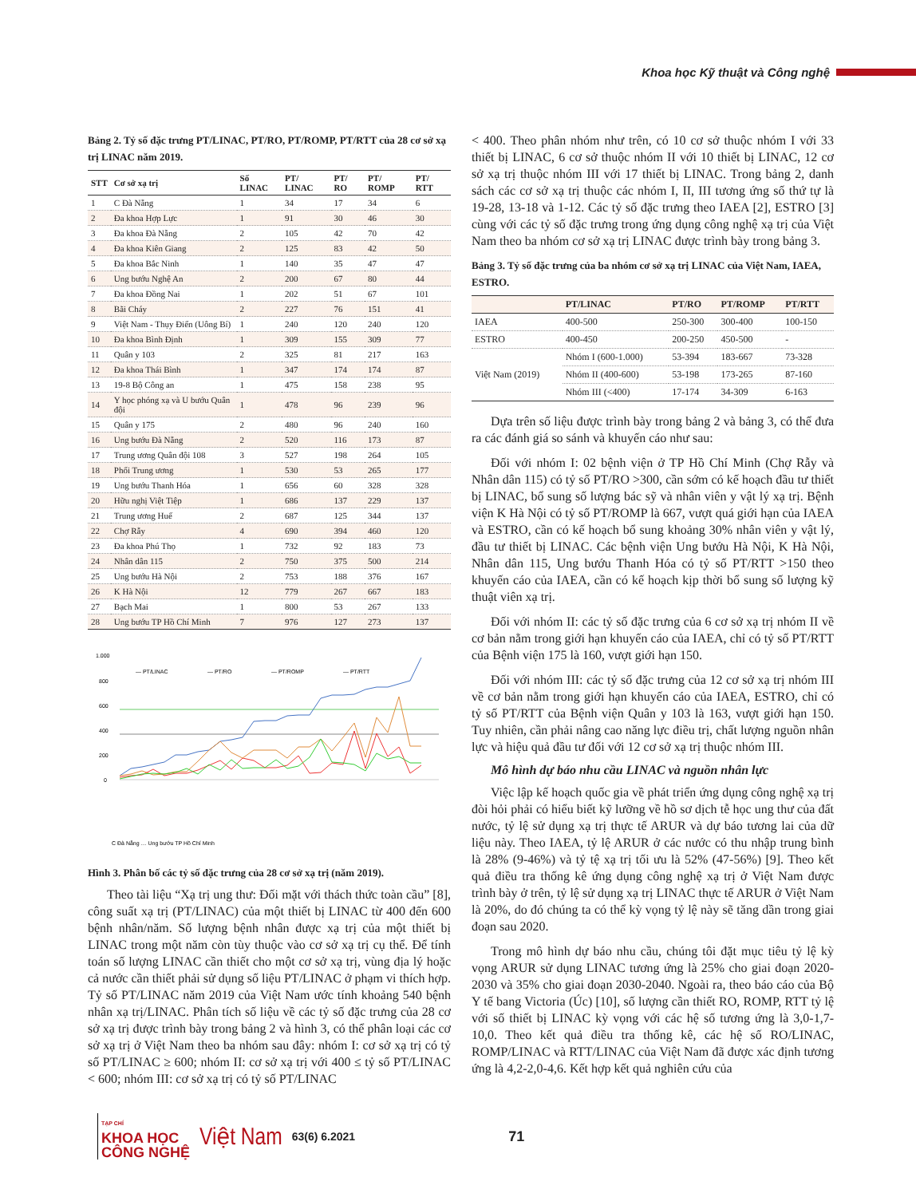Khoa học Kỹ thuật và Công nghệ
Bảng 2. Tỷ số đặc trưng PT/LINAC, PT/RO, PT/ROMP, PT/RTT của 28 cơ sở xạ trị LINAC năm 2019.
| STT | Cơ sở xạ trị | Số LINAC | PT/ LINAC | PT/ RO | PT/ ROMP | PT/ RTT |
| --- | --- | --- | --- | --- | --- | --- |
| 1 | C Đà Nẵng | 1 | 34 | 17 | 34 | 6 |
| 2 | Đa khoa Hợp Lực | 1 | 91 | 30 | 46 | 30 |
| 3 | Đa khoa Đà Nẵng | 2 | 105 | 42 | 70 | 42 |
| 4 | Đa khoa Kiên Giang | 2 | 125 | 83 | 42 | 50 |
| 5 | Đa khoa Bắc Ninh | 1 | 140 | 35 | 47 | 47 |
| 6 | Ung bướu Nghệ An | 2 | 200 | 67 | 80 | 44 |
| 7 | Đa khoa Đồng Nai | 1 | 202 | 51 | 67 | 101 |
| 8 | Bãi Cháy | 2 | 227 | 76 | 151 | 41 |
| 9 | Việt Nam - Thụy Điển (Uông Bí) | 1 | 240 | 120 | 240 | 120 |
| 10 | Đa khoa Bình Định | 1 | 309 | 155 | 309 | 77 |
| 11 | Quân y 103 | 2 | 325 | 81 | 217 | 163 |
| 12 | Đa khoa Thái Bình | 1 | 347 | 174 | 174 | 87 |
| 13 | 19-8 Bộ Công an | 1 | 475 | 158 | 238 | 95 |
| 14 | Y học phóng xạ và U bướu Quân đội | 1 | 478 | 96 | 239 | 96 |
| 15 | Quân y 175 | 2 | 480 | 96 | 240 | 160 |
| 16 | Ung bướu Đà Nẵng | 2 | 520 | 116 | 173 | 87 |
| 17 | Trung ương Quân đội 108 | 3 | 527 | 198 | 264 | 105 |
| 18 | Phổi Trung ương | 1 | 530 | 53 | 265 | 177 |
| 19 | Ung bướu Thanh Hóa | 1 | 656 | 60 | 328 | 328 |
| 20 | Hữu nghị Việt Tiệp | 1 | 686 | 137 | 229 | 137 |
| 21 | Trung ương Huế | 2 | 687 | 125 | 344 | 137 |
| 22 | Chợ Rẫy | 4 | 690 | 394 | 460 | 120 |
| 23 | Đa khoa Phú Thọ | 1 | 732 | 92 | 183 | 73 |
| 24 | Nhân dân 115 | 2 | 750 | 375 | 500 | 214 |
| 25 | Ung bướu Hà Nội | 2 | 753 | 188 | 376 | 167 |
| 26 | K Hà Nội | 12 | 779 | 267 | 667 | 183 |
| 27 | Bạch Mai | 1 | 800 | 53 | 267 | 133 |
| 28 | Ung bướu TP Hồ Chí Minh | 7 | 976 | 127 | 273 | 137 |
1.000
800
600
400
200
0
— PT/LINAC
— PT/RO
— PT/ROMP
— PT/RTT
C Đà Nẵng … Ung bướu TP Hồ Chí Minh
Hình 3. Phân bố các tỷ số đặc trưng của 28 cơ sở xạ trị (năm 2019).
Theo tài liệu “Xạ trị ung thư: Đối mặt với thách thức toàn cầu” [8], công suất xạ trị (PT/LINAC) của một thiết bị LINAC từ 400 đến 600 bệnh nhân/năm. Số lượng bệnh nhân được xạ trị của một thiết bị LINAC trong một năm còn tùy thuộc vào cơ sở xạ trị cụ thể. Để tính toán số lượng LINAC cần thiết cho một cơ sở xạ trị, vùng địa lý hoặc cả nước cần thiết phải sử dụng số liệu PT/LINAC ở phạm vi thích hợp. Tỷ số PT/LINAC năm 2019 của Việt Nam ước tính khoảng 540 bệnh nhân xạ trị/LINAC. Phân tích số liệu về các tỷ số đặc trưng của 28 cơ sở xạ trị được trình bày trong bảng 2 và hình 3, có thể phân loại các cơ sở xạ trị ở Việt Nam theo ba nhóm sau đây: nhóm I: cơ sở xạ trị có tỷ số PT/LINAC ≥ 600; nhóm II: cơ sở xạ trị với 400 ≤ tỷ số PT/LINAC < 600; nhóm III: cơ sở xạ trị có tỷ số PT/LINAC
< 400. Theo phân nhóm như trên, có 10 cơ sở thuộc nhóm I với 33 thiết bị LINAC, 6 cơ sở thuộc nhóm II với 10 thiết bị LINAC, 12 cơ sở xạ trị thuộc nhóm III với 17 thiết bị LINAC. Trong bảng 2, danh sách các cơ sở xạ trị thuộc các nhóm I, II, III tương ứng số thứ tự là 19-28, 13-18 và 1-12. Các tỷ số đặc trưng theo IAEA [2], ESTRO [3] cùng với các tỷ số đặc trưng trong ứng dụng công nghệ xạ trị của Việt Nam theo ba nhóm cơ sở xạ trị LINAC được trình bày trong bảng 3.
Bảng 3. Tỷ số đặc trưng của ba nhóm cơ sở xạ trị LINAC của Việt Nam, IAEA, ESTRO.
| | PT/LINAC | PT/RO | PT/ROMP | PT/RTT |
| --- | --- | --- | --- | --- |
| IAEA | 400-500 | 250-300 | 300-400 | 100-150 |
| ESTRO | 400-450 | 200-250 | 450-500 | - |
| Việt Nam (2019) | Nhóm I (600-1.000) | 53-394 | 183-667 | 73-328 |
| | Nhóm II (400-600) | 53-198 | 173-265 | 87-160 |
| | Nhóm III (<400) | 17-174 | 34-309 | 6-163 |
Dựa trên số liệu được trình bày trong bảng 2 và bảng 3, có thể đưa ra các đánh giá so sánh và khuyến cáo như sau:
Đối với nhóm I: 02 bệnh viện ở TP Hồ Chí Minh (Chợ Rẫy và Nhân dân 115) có tỷ số PT/RO >300, cần sớm có kế hoạch đầu tư thiết bị LINAC, bổ sung số lượng bác sỹ và nhân viên y vật lý xạ trị. Bệnh viện K Hà Nội có tỷ số PT/ROMP là 667, vượt quá giới hạn của IAEA và ESTRO, cần có kế hoạch bổ sung khoảng 30% nhân viên y vật lý, đầu tư thiết bị LINAC. Các bệnh viện Ung bướu Hà Nội, K Hà Nội, Nhân dân 115, Ung bướu Thanh Hóa có tỷ số PT/RTT >150 theo khuyến cáo của IAEA, cần có kế hoạch kịp thời bổ sung số lượng kỹ thuật viên xạ trị.
Đối với nhóm II: các tỷ số đặc trưng của 6 cơ sở xạ trị nhóm II về cơ bản nằm trong giới hạn khuyến cáo của IAEA, chỉ có tỷ số PT/RTT của Bệnh viện 175 là 160, vượt giới hạn 150.
Đối với nhóm III: các tỷ số đặc trưng của 12 cơ sở xạ trị nhóm III về cơ bản nằm trong giới hạn khuyến cáo của IAEA, ESTRO, chỉ có tỷ số PT/RTT của Bệnh viện Quân y 103 là 163, vượt giới hạn 150. Tuy nhiên, cần phải nâng cao năng lực điều trị, chất lượng nguồn nhân lực và hiệu quả đầu tư đối với 12 cơ sở xạ trị thuộc nhóm III.
Mô hình dự báo nhu cầu LINAC và nguồn nhân lực
Việc lập kế hoạch quốc gia về phát triển ứng dụng công nghệ xạ trị đòi hỏi phải có hiểu biết kỹ lưỡng về hồ sơ dịch tễ học ung thư của đất nước, tỷ lệ sử dụng xạ trị thực tế ARUR và dự báo tương lai của dữ liệu này. Theo IAEA, tỷ lệ ARUR ở các nước có thu nhập trung bình là 28% (9-46%) và tỷ tệ xạ trị tối ưu là 52% (47-56%) [9]. Theo kết quả điều tra thống kê ứng dụng công nghệ xạ trị ở Việt Nam được trình bày ở trên, tỷ lệ sử dụng xạ trị LINAC thực tế ARUR ở Việt Nam là 20%, do đó chúng ta có thể kỳ vọng tỷ lệ này sẽ tăng dần trong giai đoạn sau 2020.
Trong mô hình dự báo nhu cầu, chúng tôi đặt mục tiêu tỷ lệ kỳ vọng ARUR sử dụng LINAC tương ứng là 25% cho giai đoạn 2020-2030 và 35% cho giai đoạn 2030-2040. Ngoài ra, theo báo cáo của Bộ Y tế bang Victoria (Úc) [10], số lượng cần thiết RO, ROMP, RTT tỷ lệ với số thiết bị LINAC kỳ vọng với các hệ số tương ứng là 3,0-1,7-10,0. Theo kết quả điều tra thống kê, các hệ số RO/LINAC, ROMP/LINAC và RTT/LINAC của Việt Nam đã được xác định tương ứng là 4,2-2,0-4,6. Kết hợp kết quả nghiên cứu của
TẠP CHÍ
KHOA HỌC
CÔNG NGHỆ
Việt Nam 63(6) 6.2021 71